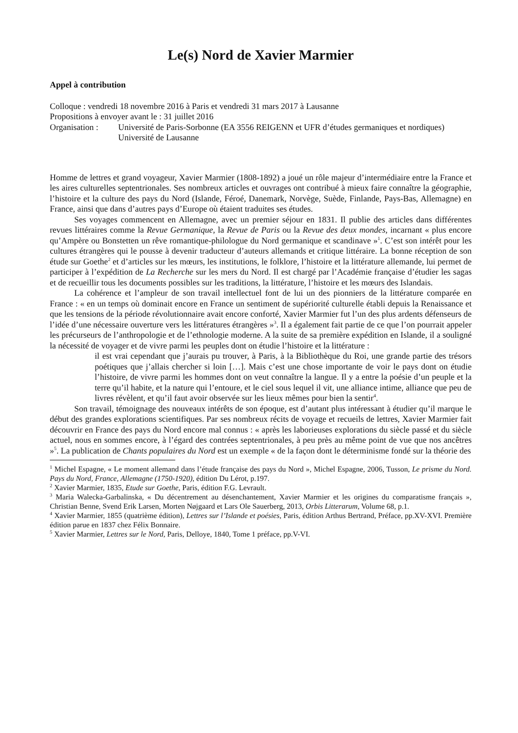Le(s) Nord de Xavier Marmier
Appel à contribution
Colloque : vendredi 18 novembre 2016 à Paris et vendredi 31 mars 2017 à Lausanne
Propositions à envoyer avant le : 31 juillet 2016
Organisation :
Université de Paris-Sorbonne (EA 3556 REIGENN et UFR d’études germaniques et nordiques)
Université de Lausanne
Homme de lettres et grand voyageur, Xavier Marmier (1808-1892) a joué un rôle majeur d’intermédiaire entre la France et les aires culturelles septentrionales. Ses nombreux articles et ouvrages ont contribué à mieux faire connaître la géographie, l’histoire et la culture des pays du Nord (Islande, Féroé, Danemark, Norvège, Suède, Finlande, Pays-Bas, Allemagne) en France, ainsi que dans d’autres pays d’Europe où étaient traduites ses études.
Ses voyages commencent en Allemagne, avec un premier séjour en 1831. Il publie des articles dans différentes revues littéraires comme la Revue Germanique, la Revue de Paris ou la Revue des deux mondes, incarnant « plus encore qu’Ampère ou Bonstetten un rêve romantique-philologue du Nord germanique et scandinave »<sup>1</sup>. C’est son intérêt pour les cultures étrangères qui le pousse à devenir traducteur d’auteurs allemands et critique littéraire. La bonne réception de son étude sur Goethe<sup>2</sup> et d’articles sur les mœurs, les institutions, le folklore, l’histoire et la littérature allemande, lui permet de participer à l’expédition de La Recherche sur les mers du Nord. Il est chargé par l’Académie française d’étudier les sagas et de recueillir tous les documents possibles sur les traditions, la littérature, l’histoire et les mœurs des Islandais.
La cohérence et l’ampleur de son travail intellectuel font de lui un des pionniers de la littérature comparée en France : « en un temps où dominait encore en France un sentiment de supériorité culturelle établi depuis la Renaissance et que les tensions de la période révolutionnaire avait encore conforté, Xavier Marmier fut l’un des plus ardents défenseurs de l’idée d’une nécessaire ouverture vers les littératures étrangères »<sup>3</sup>. Il a également fait partie de ce que l’on pourrait appeler les précurseurs de l’anthropologie et de l’ethnologie moderne. A la suite de sa première expédition en Islande, il a souligné la nécessité de voyager et de vivre parmi les peuples dont on étudie l’histoire et la littérature :
il est vrai cependant que j’aurais pu trouver, à Paris, à la Bibliothèque du Roi, une grande partie des trésors poétiques que j’allais chercher si loin […]. Mais c’est une chose importante de voir le pays dont on étudie l’histoire, de vivre parmi les hommes dont on veut connaître la langue. Il y a entre la poésie d’un peuple et la terre qu’il habite, et la nature qui l’entoure, et le ciel sous lequel il vit, une alliance intime, alliance que peu de livres révèlent, et qu’il faut avoir observée sur les lieux mêmes pour bien la sentir<sup>4</sup>.
Son travail, témoignage des nouveaux intérêts de son époque, est d’autant plus intéressant à étudier qu’il marque le début des grandes explorations scientifiques. Par ses nombreux récits de voyage et recueils de lettres, Xavier Marmier fait découvrir en France des pays du Nord encore mal connus : « après les laborieuses explorations du siècle passé et du siècle actuel, nous en sommes encore, à l’égard des contrées septentrionales, à peu près au même point de vue que nos ancêtres »<sup>5</sup>. La publication de Chants populaires du Nord est un exemple « de la façon dont le déterminisme fondé sur la théorie des
<sup>1</sup> Michel Espagne, « Le moment allemand dans l’étude française des pays du Nord », Michel Espagne, 2006, Tusson, Le prisme du Nord. Pays du Nord, France, Allemagne (1750-1920), édition Du Lérot, p.197.
<sup>2</sup> Xavier Marmier, 1835, Etude sur Goethe, Paris, édition F.G. Levrault.
<sup>3</sup> Maria Walecka-Garbalinska, « Du décentrement au désenchantement, Xavier Marmier et les origines du comparatisme français », Christian Benne, Svend Erik Larsen, Morten Nøjgaard et Lars Ole Sauerberg, 2013, Orbis Litterarum, Volume 68, p.1.
<sup>4</sup> Xavier Marmier, 1855 (quatrième édition), Lettres sur l’Islande et poésies, Paris, édition Arthus Bertrand, Préface, pp.XV-XVI. Première édition parue en 1837 chez Félix Bonnaire.
<sup>5</sup> Xavier Marmier, Lettres sur le Nord, Paris, Delloye, 1840, Tome 1 préface, pp.V-VI.